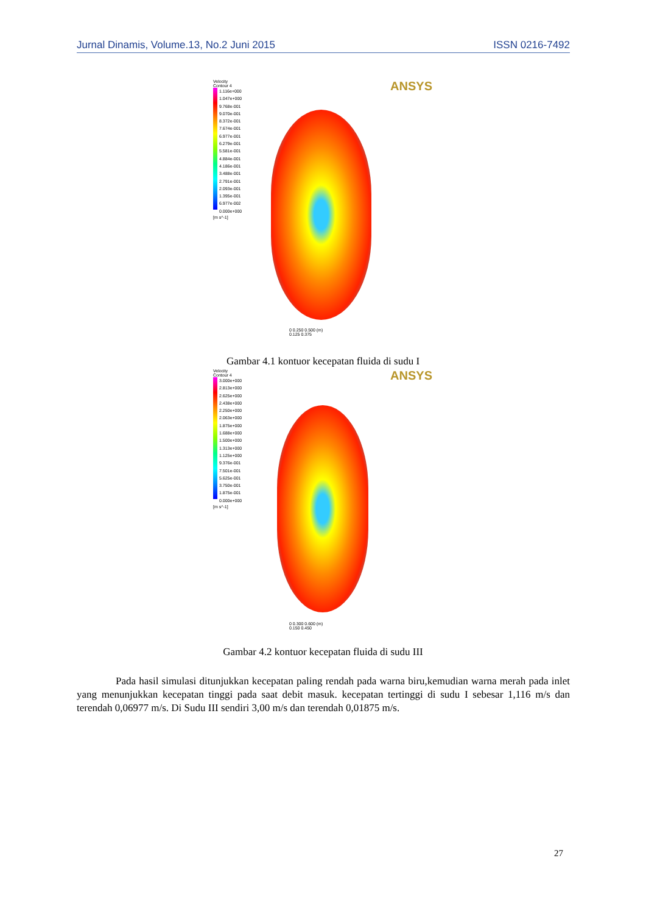Jurnal Dinamis, Volume.13, No.2 Juni 2015 ISSN 0216-7492
ANSYS
Velocity
Contour 4
1.116e+000
1.047e+000
9.768e-001
9.070e-001
8.372e-001
7.674e-001
6.977e-001
6.279e-001
5.581e-001
4.884e-001
4.186e-001
3.488e-001
2.791e-001
2.093e-001
1.395e-001
6.977e-002
0.000e+000
[m s^-1]
0 0.250 0.500 (m)
0.125 0.375
Gambar 4.1 kontuor kecepatan fluida di sudu I
ANSYS
Velocity
Contour 4
3.000e+000
2.813e+000
2.625e+000
2.438e+000
2.250e+000
2.063e+000
1.875e+000
1.688e+000
1.500e+000
1.313e+000
1.125e+000
9.376e-001
7.501e-001
5.625e-001
3.750e-001
1.875e-001
0.000e+000
[m s^-1]
0 0.300 0.600 (m)
0.150 0.450
Gambar 4.2 kontuor kecepatan fluida di sudu III
Pada hasil simulasi ditunjukkan kecepatan paling rendah pada warna biru,kemudian warna merah pada inlet yang menunjukkan kecepatan tinggi pada saat debit masuk. kecepatan tertinggi di sudu I sebesar 1,116 m/s dan terendah 0,06977 m/s. Di Sudu III sendiri 3,00 m/s dan terendah 0,01875 m/s.
27